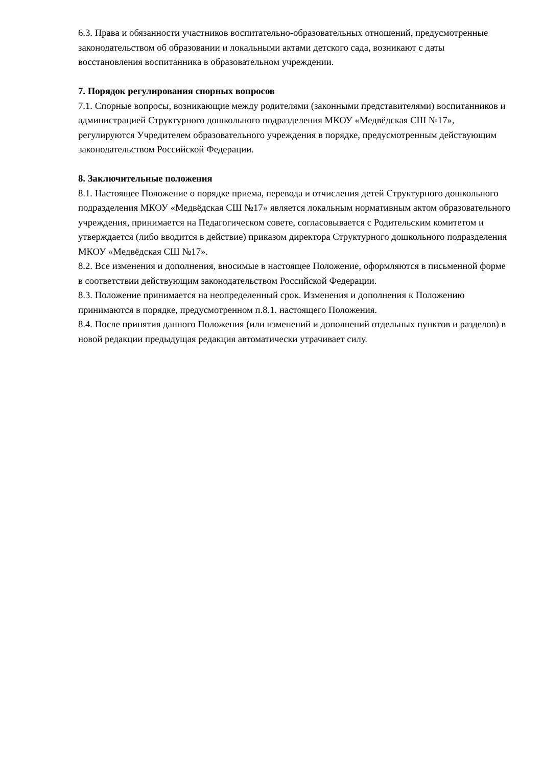6.3. Права и обязанности участников воспитательно-образовательных отношений, предусмотренные законодательством об образовании и локальными актами детского сада, возникают с даты восстановления воспитанника в образовательном учреждении.
7. Порядок регулирования спорных вопросов
7.1. Спорные вопросы, возникающие между родителями (законными представителями) воспитанников и администрацией Структурного дошкольного подразделения МКОУ «Медвёдская СШ №17», регулируются Учредителем образовательного учреждения в порядке, предусмотренным действующим законодательством Российской Федерации.
8. Заключительные положения
8.1. Настоящее Положение о порядке приема, перевода и отчисления детей Структурного дошкольного подразделения МКОУ «Медвёдская СШ №17» является локальным нормативным актом образовательного учреждения, принимается на Педагогическом совете, согласовывается с Родительским комитетом и утверждается (либо вводится в действие) приказом директора Структурного дошкольного подразделения МКОУ «Медвёдская СШ №17».
8.2. Все изменения и дополнения, вносимые в настоящее Положение, оформляются в письменной форме в соответствии действующим законодательством Российской Федерации.
8.3. Положение принимается на неопределенный срок. Изменения и дополнения к Положению принимаются в порядке, предусмотренном п.8.1. настоящего Положения.
8.4. После принятия данного Положения (или изменений и дополнений отдельных пунктов и разделов) в новой редакции предыдущая редакция автоматически утрачивает силу.